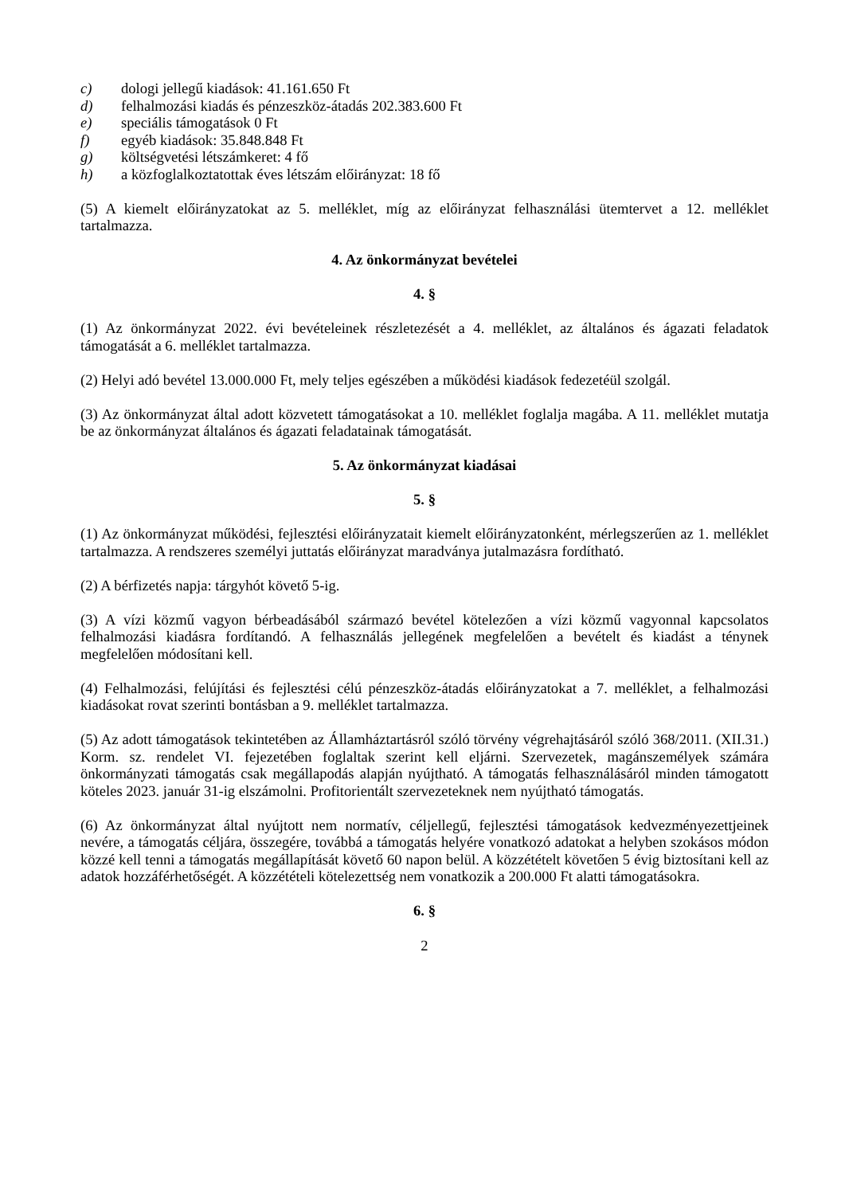c) dologi jellegű kiadások: 41.161.650 Ft
d) felhalmozási kiadás és pénzeszköz-átadás 202.383.600 Ft
e) speciális támogatások 0 Ft
f) egyéb kiadások: 35.848.848 Ft
g) költségvetési létszámkeret: 4 fő
h) a közfoglalkoztatottak éves létszám előirányzat: 18 fő
(5) A kiemelt előirányzatokat az 5. melléklet, míg az előirányzat felhasználási ütemtervet a 12. melléklet tartalmazza.
4. Az önkormányzat bevételei
4. §
(1) Az önkormányzat 2022. évi bevételeinek részletezését a 4. melléklet, az általános és ágazati feladatok támogatását a 6. melléklet tartalmazza.
(2) Helyi adó bevétel 13.000.000 Ft, mely teljes egészében a működési kiadások fedezetéül szolgál.
(3) Az önkormányzat által adott közvetett támogatásokat a 10. melléklet foglalja magába. A 11. melléklet mutatja be az önkormányzat általános és ágazati feladatainak támogatását.
5. Az önkormányzat kiadásai
5. §
(1) Az önkormányzat működési, fejlesztési előirányzatait kiemelt előirányzatonként, mérlegszerűen az 1. melléklet tartalmazza. A rendszeres személyi juttatás előirányzat maradványa jutalmazásra fordítható.
(2) A bérfizetés napja: tárgyhót követő 5-ig.
(3) A vízi közmű vagyon bérbeadásából származó bevétel kötelezően a vízi közmű vagyonnal kapcsolatos felhalmozási kiadásra fordítandó. A felhasználás jellegének megfelelően a bevételt és kiadást a ténynek megfelelően módosítani kell.
(4) Felhalmozási, felújítási és fejlesztési célú pénzeszköz-átadás előirányzatokat a 7. melléklet, a felhalmozási kiadásokat rovat szerinti bontásban a 9. melléklet tartalmazza.
(5) Az adott támogatások tekintetében az Államháztartásról szóló törvény végrehajtásáról szóló 368/2011. (XII.31.) Korm. sz. rendelet VI. fejezetében foglaltak szerint kell eljárni. Szervezetek, magánszemélyek számára önkormányzati támogatás csak megállapodás alapján nyújtható. A támogatás felhasználásáról minden támogatott köteles 2023. január 31-ig elszámolni. Profitorientált szervezeteknek nem nyújtható támogatás.
(6) Az önkormányzat által nyújtott nem normatív, céljellegű, fejlesztési támogatások kedvezményezettjeinek nevére, a támogatás céljára, összegére, továbbá a támogatás helyére vonatkozó adatokat a helyben szokásos módon közzé kell tenni a támogatás megállapítását követő 60 napon belül. A közzétételt követően 5 évig biztosítani kell az adatok hozzáférhetőségét. A közzétételi kötelezettség nem vonatkozik a 200.000 Ft alatti támogatásokra.
6. §
2